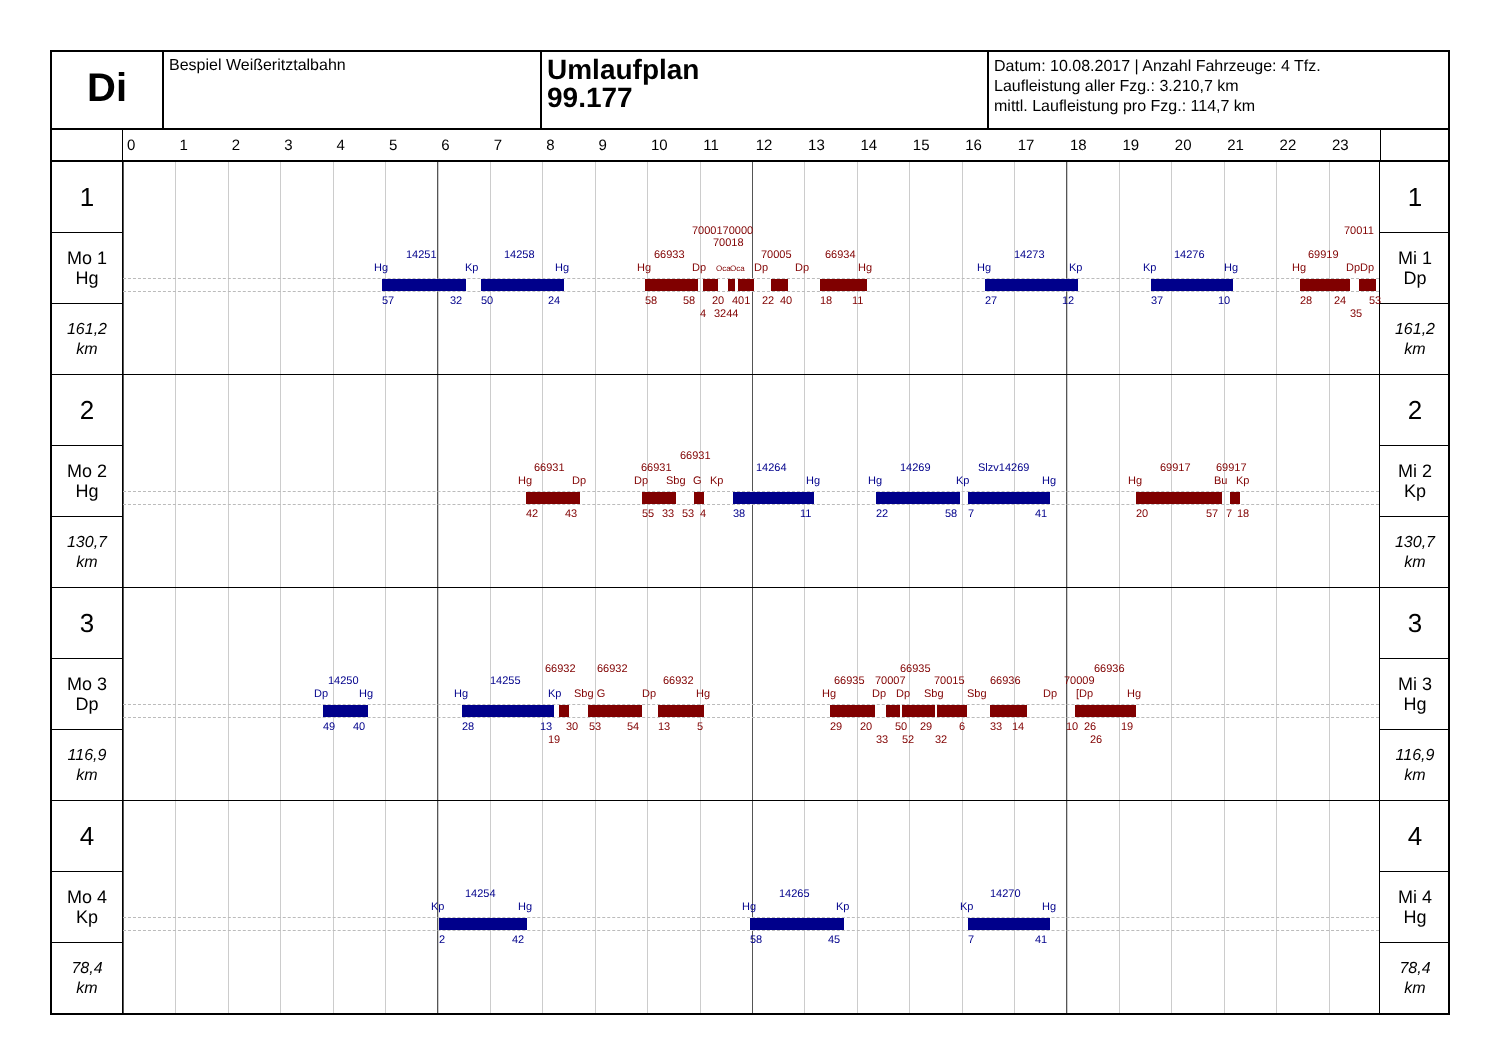Di
Bespiel Weißeritztalbahn
Umlaufplan
99.177
Datum: 10.08.2017 | Anzahl Fahrzeuge: 4 Tfz.
Laufleistung aller Fzg.: 3.210,7 km
mittl. Laufleistung pro Fzg.: 114,7 km
0123456789 10 11 12 13 14 15 16 17 18 19 20 21 22 23
1
Mo 1
Hg
161,2
km
7000170000 70011
70018
14251 14258 66933 70005 66934 14273 14276 69919
Hg Kp Hg Hg Dp Oca Oca Dp Dp Hg Hg Kp Kp Hg Hg Dp Dp
57 32 50 24 58 58 20 401 22 40 18 11 27 12 37 10 28 24 53
4 3244 35
1
Mi 1
Dp
161,2
km
2
Mo 2
Hg
130,7
km
66931
66931 66931 14264 14269 Slzv14269 69917 69917
Hg Dp Dp Sbg G Kp Hg Hg Kp Hg Hg Bu Kp
42 43 55 33 53 4 38 11 22 58 7 41 20 57 7 18
2
Mi 2
Kp
130,7
km
3
Mo 3
Dp
116,9
km
66932 66932 66935 66936
14250 14255 66932 66935 70007 70015 66936 70009
Dp Hg Hg Kp Sbg G Dp Hg Hg Dp Dp Sbg Sbg Dp [Dp Hg
49 40 28 13 30 53 54 13 5 29 20 50 29 6 33 14 10 26 19
19 33 52 32 26
3
Mi 3
Hg
116,9
km
4
Mo 4
Kp
78,4
km
14254 14265 14270
Kp Hg Hg Kp Kp Hg
2 42 58 45 7 41
4
Mi 4
Hg
78,4
km